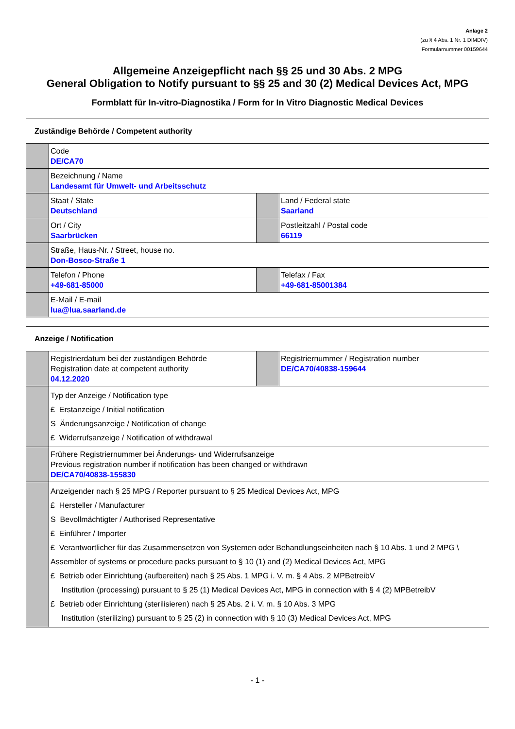Anlage 2
(zu § 4 Abs. 1 Nr. 1 DIMDIV)
Formularnummer 00159644
Allgemeine Anzeigepflicht nach §§ 25 und 30 Abs. 2 MPG
General Obligation to Notify pursuant to §§ 25 and 30 (2) Medical Devices Act, MPG
Formblatt für In-vitro-Diagnostika / Form for In Vitro Diagnostic Medical Devices
| Zuständige Behörde / Competent authority | | | |
| --- | --- | --- | --- |
| | Code DE/CA70 | | |
| | Bezeichnung / Name Landesamt für Umwelt- und Arbeitsschutz | | |
| | Staat / State Deutschland | | Land / Federal state Saarland |
| | Ort / City Saarbrücken | | Postleitzahl / Postal code 66119 |
| | Straße, Haus-Nr. / Street, house no. Don-Bosco-Straße 1 | | |
| | Telefon / Phone +49-681-85000 | | Telefax / Fax +49-681-85001384 |
| | E-Mail / E-mail lua@lua.saarland.de | | |
| Anzeige / Notification | | | |
| --- | --- | --- | --- |
| | Registrierdatum bei der zuständigen Behörde Registration date at competent authority 04.12.2020 | | Registriernummer / Registration number DE/CA70/40838-159644 |
| | Typ der Anzeige / Notification type £ Erstanzeige / Initial notification S Änderungsanzeige / Notification of change £ Widerrufsanzeige / Notification of withdrawal | | |
| | Frühere Registriernummer bei Änderungs- und Widerrufsanzeige Previous registration number if notification has been changed or withdrawn DE/CA70/40838-155830 | | |
| | Anzeigender nach § 25 MPG / Reporter pursuant to § 25 Medical Devices Act, MPG £ Hersteller / Manufacturer S Bevollmächtigter / Authorised Representative £ Einführer / Importer £ Verantwortlicher für das Zusammensetzen von Systemen oder Behandlungseinheiten nach § 10 Abs. 1 und 2 MPG \ Assembler of systems or procedure packs pursuant to § 10 (1) and (2) Medical Devices Act, MPG £ Betrieb oder Einrichtung (aufbereiten) nach § 25 Abs. 1 MPG i. V. m. § 4 Abs. 2 MPBetreibV Institution (processing) pursuant to § 25 (1) Medical Devices Act, MPG in connection with § 4 (2) MPBetreibV £ Betrieb oder Einrichtung (sterilisieren) nach § 25 Abs. 2 i. V. m. § 10 Abs. 3 MPG Institution (sterilizing) pursuant to § 25 (2) in connection with § 10 (3) Medical Devices Act, MPG | | |
- 1 -